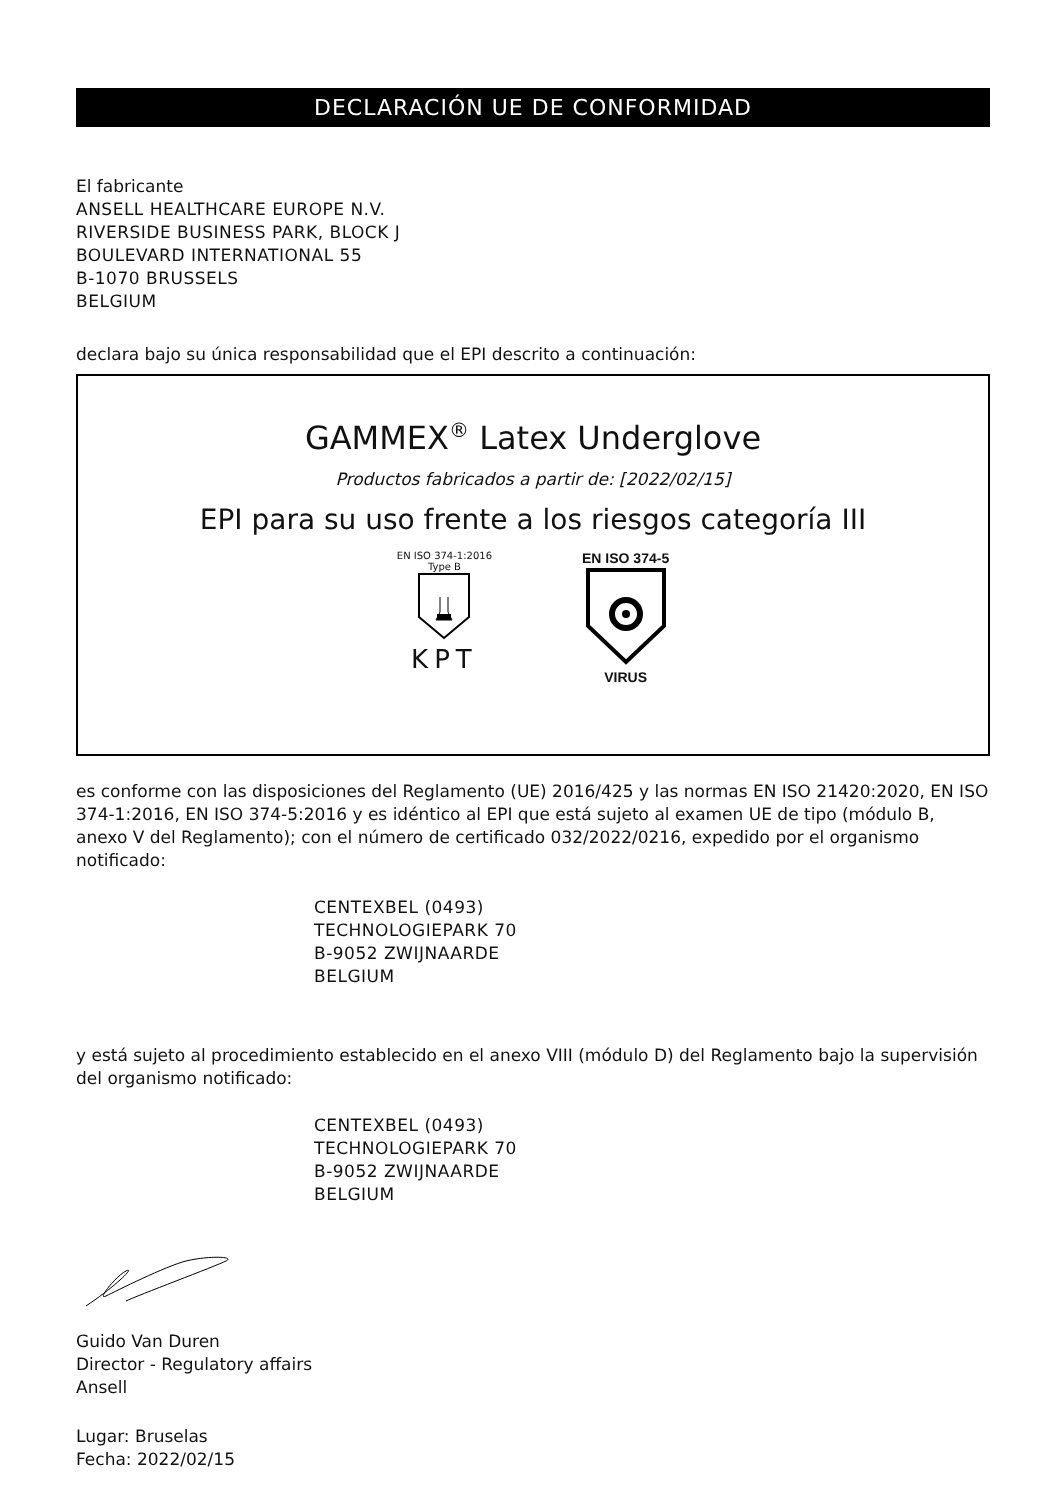DECLARACIÓN UE DE CONFORMIDAD
El fabricante
ANSELL HEALTHCARE EUROPE N.V.
RIVERSIDE BUSINESS PARK, BLOCK J
BOULEVARD INTERNATIONAL 55
B-1070 BRUSSELS
BELGIUM
declara bajo su única responsabilidad que el EPI descrito a continuación:
GAMMEX<sup>®</sup> Latex Underglove
Productos fabricados a partir de: [2022/02/15]
EPI para su uso frente a los riesgos categoría III
EN ISO 374-1:2016
Type B
KPT
EN ISO 374-5
VIRUS
es conforme con las disposiciones del Reglamento (UE) 2016/425 y las normas EN ISO 21420:2020, EN ISO 374-1:2016, EN ISO 374-5:2016 y es idéntico al EPI que está sujeto al examen UE de tipo (módulo B, anexo V del Reglamento); con el número de certificado 032/2022/0216, expedido por el organismo notificado:
CENTEXBEL (0493)
TECHNOLOGIEPARK 70
B-9052 ZWIJNAARDE
BELGIUM
y está sujeto al procedimiento establecido en el anexo VIII (módulo D) del Reglamento bajo la supervisión del organismo notificado:
CENTEXBEL (0493)
TECHNOLOGIEPARK 70
B-9052 ZWIJNAARDE
BELGIUM
Guido Van Duren
Director - Regulatory affairs
Ansell
Lugar: Bruselas
Fecha: 2022/02/15